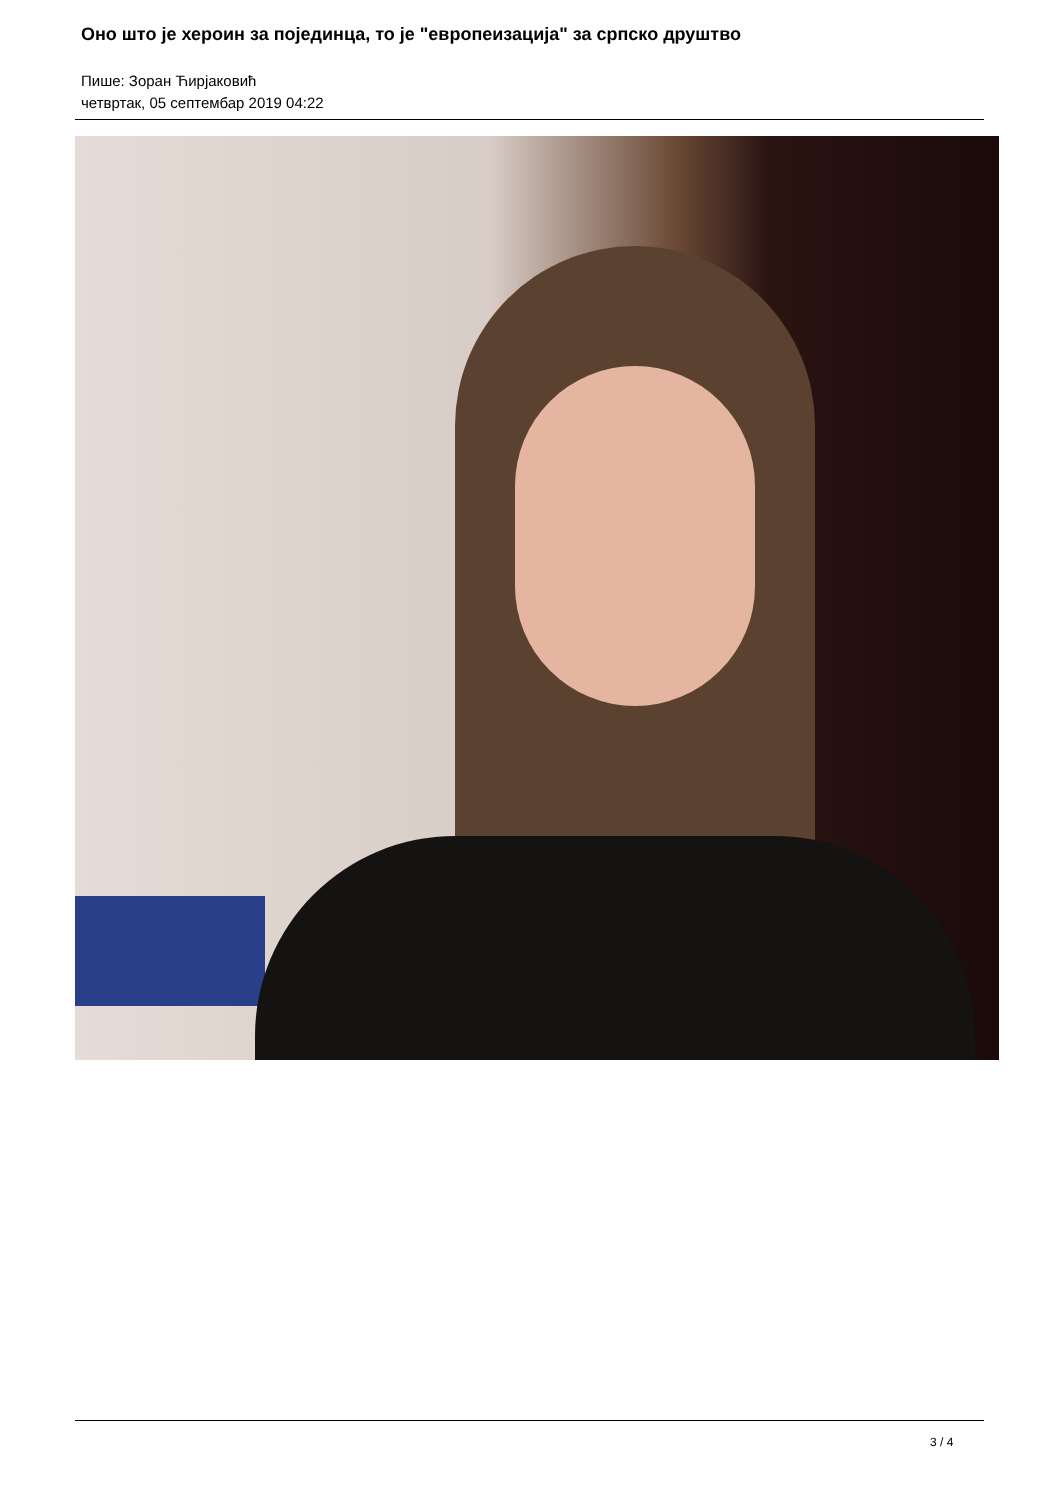Оно што је хероин за појединца, то је "европеизација" за српско друштво
Пише: Зоран Ћирјаковић
четвртак, 05 септембар 2019 04:22
3 / 4